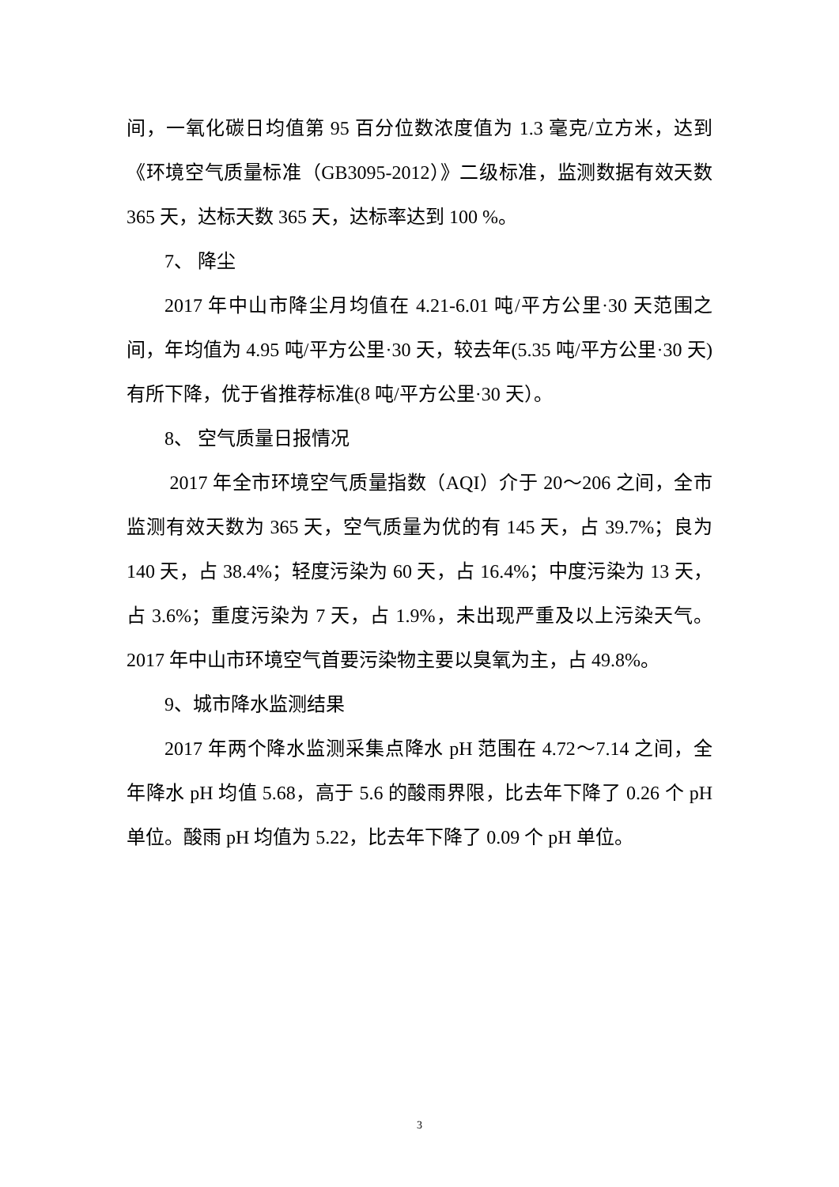间，一氧化碳日均值第 95 百分位数浓度值为 1.3 毫克/立方米，达到《环境空气质量标准（GB3095-2012）》二级标准，监测数据有效天数 365 天，达标天数 365 天，达标率达到 100 %。
7、 降尘
2017 年中山市降尘月均值在 4.21-6.01 吨/平方公里·30 天范围之间，年均值为 4.95 吨/平方公里·30 天，较去年(5.35 吨/平方公里·30 天)有所下降，优于省推荐标准(8 吨/平方公里·30 天）。
8、 空气质量日报情况
2017 年全市环境空气质量指数（AQI）介于 20～206 之间，全市监测有效天数为 365 天，空气质量为优的有 145 天，占 39.7%；良为 140 天，占 38.4%；轻度污染为 60 天，占 16.4%；中度污染为 13 天，占 3.6%；重度污染为 7 天，占 1.9%，未出现严重及以上污染天气。2017 年中山市环境空气首要污染物主要以臭氧为主，占 49.8%。
9、城市降水监测结果
2017 年两个降水监测采集点降水 pH 范围在 4.72～7.14 之间，全年降水 pH 均值 5.68，高于 5.6 的酸雨界限，比去年下降了 0.26 个 pH 单位。酸雨 pH 均值为 5.22，比去年下降了 0.09 个 pH 单位。
3